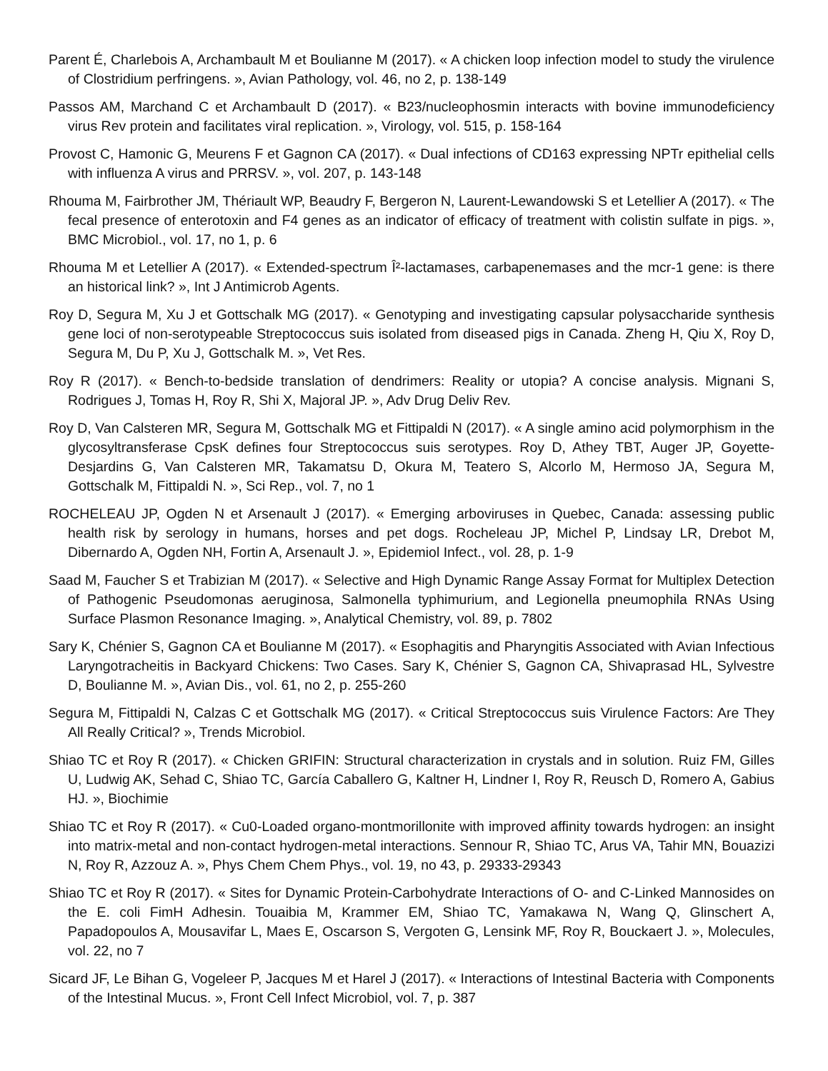Parent É, Charlebois A, Archambault M et Boulianne M (2017). « A chicken loop infection model to study the virulence of Clostridium perfringens. », Avian Pathology, vol. 46, no 2, p. 138-149
Passos AM, Marchand C et Archambault D (2017). « B23/nucleophosmin interacts with bovine immunodeficiency virus Rev protein and facilitates viral replication. », Virology, vol. 515, p. 158-164
Provost C, Hamonic G, Meurens F et Gagnon CA (2017). « Dual infections of CD163 expressing NPTr epithelial cells with influenza A virus and PRRSV. », vol. 207, p. 143-148
Rhouma M, Fairbrother JM, Thériault WP, Beaudry F, Bergeron N, Laurent-Lewandowski S et Letellier A (2017). « The fecal presence of enterotoxin and F4 genes as an indicator of efficacy of treatment with colistin sulfate in pigs. », BMC Microbiol., vol. 17, no 1, p. 6
Rhouma M et Letellier A (2017). « Extended-spectrum Î²-lactamases, carbapenemases and the mcr-1 gene: is there an historical link? », Int J Antimicrob Agents.
Roy D, Segura M, Xu J et Gottschalk MG (2017). « Genotyping and investigating capsular polysaccharide synthesis gene loci of non-serotypeable Streptococcus suis isolated from diseased pigs in Canada. Zheng H, Qiu X, Roy D, Segura M, Du P, Xu J, Gottschalk M. », Vet Res.
Roy R (2017). « Bench-to-bedside translation of dendrimers: Reality or utopia? A concise analysis. Mignani S, Rodrigues J, Tomas H, Roy R, Shi X, Majoral JP. », Adv Drug Deliv Rev.
Roy D, Van Calsteren MR, Segura M, Gottschalk MG et Fittipaldi N (2017). « A single amino acid polymorphism in the glycosyltransferase CpsK defines four Streptococcus suis serotypes. Roy D, Athey TBT, Auger JP, Goyette-Desjardins G, Van Calsteren MR, Takamatsu D, Okura M, Teatero S, Alcorlo M, Hermoso JA, Segura M, Gottschalk M, Fittipaldi N. », Sci Rep., vol. 7, no 1
ROCHELEAU JP, Ogden N et Arsenault J (2017). « Emerging arboviruses in Quebec, Canada: assessing public health risk by serology in humans, horses and pet dogs. Rocheleau JP, Michel P, Lindsay LR, Drebot M, Dibernardo A, Ogden NH, Fortin A, Arsenault J. », Epidemiol Infect., vol. 28, p. 1-9
Saad M, Faucher S et Trabizian M (2017). « Selective and High Dynamic Range Assay Format for Multiplex Detection of Pathogenic Pseudomonas aeruginosa, Salmonella typhimurium, and Legionella pneumophila RNAs Using Surface Plasmon Resonance Imaging. », Analytical Chemistry, vol. 89, p. 7802
Sary K, Chénier S, Gagnon CA et Boulianne M (2017). « Esophagitis and Pharyngitis Associated with Avian Infectious Laryngotracheitis in Backyard Chickens: Two Cases. Sary K, Chénier S, Gagnon CA, Shivaprasad HL, Sylvestre D, Boulianne M. », Avian Dis., vol. 61, no 2, p. 255-260
Segura M, Fittipaldi N, Calzas C et Gottschalk MG (2017). « Critical Streptococcus suis Virulence Factors: Are They All Really Critical? », Trends Microbiol.
Shiao TC et Roy R (2017). « Chicken GRIFIN: Structural characterization in crystals and in solution. Ruiz FM, Gilles U, Ludwig AK, Sehad C, Shiao TC, García Caballero G, Kaltner H, Lindner I, Roy R, Reusch D, Romero A, Gabius HJ. », Biochimie
Shiao TC et Roy R (2017). « Cu0-Loaded organo-montmorillonite with improved affinity towards hydrogen: an insight into matrix-metal and non-contact hydrogen-metal interactions. Sennour R, Shiao TC, Arus VA, Tahir MN, Bouazizi N, Roy R, Azzouz A. », Phys Chem Chem Phys., vol. 19, no 43, p. 29333-29343
Shiao TC et Roy R (2017). « Sites for Dynamic Protein-Carbohydrate Interactions of O- and C-Linked Mannosides on the E. coli FimH Adhesin. Touaibia M, Krammer EM, Shiao TC, Yamakawa N, Wang Q, Glinschert A, Papadopoulos A, Mousavifar L, Maes E, Oscarson S, Vergoten G, Lensink MF, Roy R, Bouckaert J. », Molecules, vol. 22, no 7
Sicard JF, Le Bihan G, Vogeleer P, Jacques M et Harel J (2017). « Interactions of Intestinal Bacteria with Components of the Intestinal Mucus. », Front Cell Infect Microbiol, vol. 7, p. 387